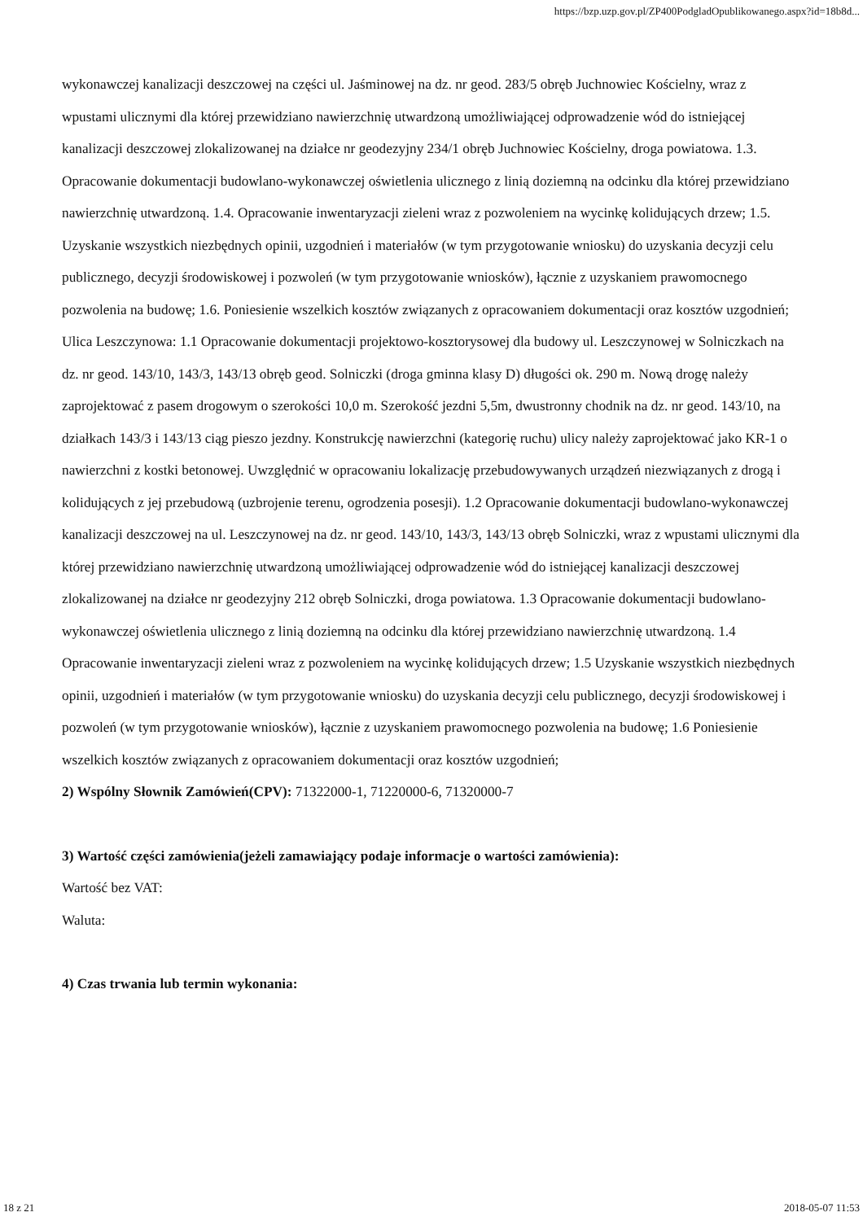https://bzp.uzp.gov.pl/ZP400PodgladOpublikowanego.aspx?id=18b8d...
wykonawczej kanalizacji deszczowej na części ul. Jaśminowej na dz. nr geod. 283/5 obręb Juchnowiec Kościelny, wraz z wpustami ulicznymi dla której przewidziano nawierzchnię utwardzoną umożliwiającej odprowadzenie wód do istniejącej kanalizacji deszczowej zlokalizowanej na działce nr geodezyjny 234/1 obręb Juchnowiec Kościelny, droga powiatowa. 1.3. Opracowanie dokumentacji budowlano-wykonawczej oświetlenia ulicznego z linią doziemną na odcinku dla której przewidziano nawierzchnię utwardzoną. 1.4. Opracowanie inwentaryzacji zieleni wraz z pozwoleniem na wycinkę kolidujących drzew; 1.5. Uzyskanie wszystkich niezbędnych opinii, uzgodnień i materiałów (w tym przygotowanie wniosku) do uzyskania decyzji celu publicznego, decyzji środowiskowej i pozwoleń (w tym przygotowanie wniosków), łącznie z uzyskaniem prawomocnego pozwolenia na budowę; 1.6. Poniesienie wszelkich kosztów związanych z opracowaniem dokumentacji oraz kosztów uzgodnień; Ulica Leszczynowa: 1.1 Opracowanie dokumentacji projektowo-kosztorysowej dla budowy ul. Leszczynowej w Solniczkach na dz. nr geod. 143/10, 143/3, 143/13 obręb geod. Solniczki (droga gminna klasy D) długości ok. 290 m. Nową drogę należy zaprojektować z pasem drogowym o szerokości 10,0 m. Szerokość jezdni 5,5m, dwustronny chodnik na dz. nr geod. 143/10, na działkach 143/3 i 143/13 ciąg pieszo jezdny. Konstrukcję nawierzchni (kategorię ruchu) ulicy należy zaprojektować jako KR-1 o nawierzchni z kostki betonowej. Uwzględnić w opracowaniu lokalizację przebudowywanych urządzeń niezwiązanych z drogą i kolidujących z jej przebudową (uzbrojenie terenu, ogrodzenia posesji). 1.2 Opracowanie dokumentacji budowlano-wykonawczej kanalizacji deszczowej na ul. Leszczynowej na dz. nr geod. 143/10, 143/3, 143/13 obręb Solniczki, wraz z wpustami ulicznymi dla której przewidziano nawierzchnię utwardzoną umożliwiającej odprowadzenie wód do istniejącej kanalizacji deszczowej zlokalizowanej na działce nr geodezyjny 212 obręb Solniczki, droga powiatowa. 1.3 Opracowanie dokumentacji budowlano-wykonawczej oświetlenia ulicznego z linią doziemną na odcinku dla której przewidziano nawierzchnię utwardzoną. 1.4 Opracowanie inwentaryzacji zieleni wraz z pozwoleniem na wycinkę kolidujących drzew; 1.5 Uzyskanie wszystkich niezbędnych opinii, uzgodnień i materiałów (w tym przygotowanie wniosku) do uzyskania decyzji celu publicznego, decyzji środowiskowej i pozwoleń (w tym przygotowanie wniosków), łącznie z uzyskaniem prawomocnego pozwolenia na budowę; 1.6 Poniesienie wszelkich kosztów związanych z opracowaniem dokumentacji oraz kosztów uzgodnień;
2) Wspólny Słownik Zamówień(CPV): 71322000-1, 71220000-6, 71320000-7
3) Wartość części zamówienia(jeżeli zamawiający podaje informacje o wartości zamówienia):
Wartość bez VAT:
Waluta:
4) Czas trwania lub termin wykonania:
18 z 21 2018-05-07 11:53